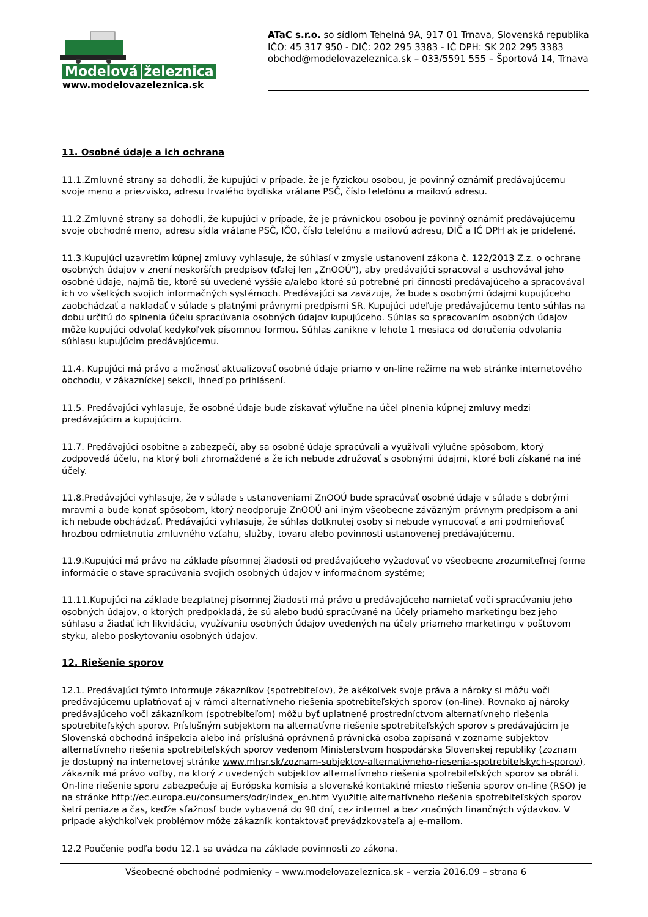Modelová železnica
www.modelovazeleznica.sk
ATaC s.r.o. so sídlom Tehelná 9A, 917 01 Trnava, Slovenská republika
IČO: 45 317 950 - DIČ: 202 295 3383 - IČ DPH: SK 202 295 3383
obchod@modelovazeleznica.sk – 033/5591 555 – Športová 14, Trnava
11. Osobné údaje a ich ochrana
11.1.Zmluvné strany sa dohodli, že kupujúci v prípade, že je fyzickou osobou, je povinný oznámiť predávajúcemu svoje meno a priezvisko, adresu trvalého bydliska vrátane PSČ, číslo telefónu a mailovú adresu.
11.2.Zmluvné strany sa dohodli, že kupujúci v prípade, že je právnickou osobou je povinný oznámiť predávajúcemu svoje obchodné meno, adresu sídla vrátane PSČ, IČO, číslo telefónu a mailovú adresu, DIČ a IČ DPH ak je pridelené.
11.3.Kupujúci uzavretím kúpnej zmluvy vyhlasuje, že súhlasí v zmysle ustanovení zákona č. 122/2013 Z.z. o ochrane osobných údajov v znení neskorších predpisov (ďalej len „ZnOOÚ"), aby predávajúci spracoval a uschovával jeho osobné údaje, najmä tie, ktoré sú uvedené vyššie a/alebo ktoré sú potrebné pri činnosti predávajúceho a spracovával ich vo všetkých svojich informačných systémoch. Predávajúci sa zaväzuje, že bude s osobnými údajmi kupujúceho zaobchádzať a nakladať v súlade s platnými právnymi predpismi SR. Kupujúci udeľuje predávajúcemu tento súhlas na dobu určitú do splnenia účelu spracúvania osobných údajov kupujúceho. Súhlas so spracovaním osobných údajov môže kupujúci odvolať kedykoľvek písomnou formou. Súhlas zanikne v lehote 1 mesiaca od doručenia odvolania súhlasu kupujúcim predávajúcemu.
11.4. Kupujúci má právo a možnosť aktualizovať osobné údaje priamo v on-line režime na web stránke internetového obchodu, v zákazníckej sekcii, ihneď po prihlásení.
11.5. Predávajúci vyhlasuje, že osobné údaje bude získavať výlučne na účel plnenia kúpnej zmluvy medzi predávajúcim a kupujúcim.
11.7. Predávajúci osobitne a zabezpečí, aby sa osobné údaje spracúvali a využívali výlučne spôsobom, ktorý zodpovedá účelu, na ktorý boli zhromaždené a že ich nebude združovať s osobnými údajmi, ktoré boli získané na iné účely.
11.8.Predávajúci vyhlasuje, že v súlade s ustanoveniami ZnOOÚ bude spracúvať osobné údaje v súlade s dobrými mravmi a bude konať spôsobom, ktorý neodporuje ZnOOÚ ani iným všeobecne záväzným právnym predpisom a ani ich nebude obchádzať. Predávajúci vyhlasuje, že súhlas dotknutej osoby si nebude vynucovať a ani podmieňovať hrozbou odmietnutia zmluvného vzťahu, služby, tovaru alebo povinnosti ustanovenej predávajúcemu.
11.9.Kupujúci má právo na základe písomnej žiadosti od predávajúceho vyžadovať vo všeobecne zrozumiteľnej forme informácie o stave spracúvania svojich osobných údajov v informačnom systéme;
11.11.Kupujúci na základe bezplatnej písomnej žiadosti má právo u predávajúceho namietať voči spracúvaniu jeho osobných údajov, o ktorých predpokladá, že sú alebo budú spracúvané na účely priameho marketingu bez jeho súhlasu a žiadať ich likvidáciu, využívaniu osobných údajov uvedených na účely priameho marketingu v poštovom styku, alebo poskytovaniu osobných údajov.
12. Riešenie sporov
12.1. Predávajúci týmto informuje zákazníkov (spotrebiteľov), že akékoľvek svoje práva a nároky si môžu voči predávajúcemu uplatňovať aj v rámci alternatívneho riešenia spotrebiteľských sporov (on-line). Rovnako aj nároky predávajúceho voči zákazníkom (spotrebiteľom) môžu byť uplatnené prostredníctvom alternatívneho riešenia spotrebiteľských sporov. Príslušným subjektom na alternatívne riešenie spotrebiteľských sporov s predávajúcim je Slovenská obchodná inšpekcia alebo iná príslušná oprávnená právnická osoba zapísaná v zozname subjektov alternatívneho riešenia spotrebiteľských sporov vedenom Ministerstvom hospodárska Slovenskej republiky (zoznam je dostupný na internetovej stránke www.mhsr.sk/zoznam-subjektov-alternativneho-riesenia-spotrebitelskych-sporov), zákazník má právo voľby, na ktorý z uvedených subjektov alternatívneho riešenia spotrebiteľských sporov sa obráti. On-line riešenie sporu zabezpečuje aj Európska komisia a slovenské kontaktné miesto riešenia sporov on-line (RSO) je na stránke http://ec.europa.eu/consumers/odr/index_en.htm Využitie alternatívneho riešenia spotrebiteľských sporov šetrí peniaze a čas, keďže sťažnosť bude vybavená do 90 dní, cez internet a bez značných finančných výdavkov. V prípade akýchkoľvek problémov môže zákazník kontaktovať prevádzkovateľa aj e-mailom.
12.2 Poučenie podľa bodu 12.1 sa uvádza na základe povinnosti zo zákona.
Všeobecné obchodné podmienky – www.modelovazeleznica.sk – verzia 2016.09 – strana 6